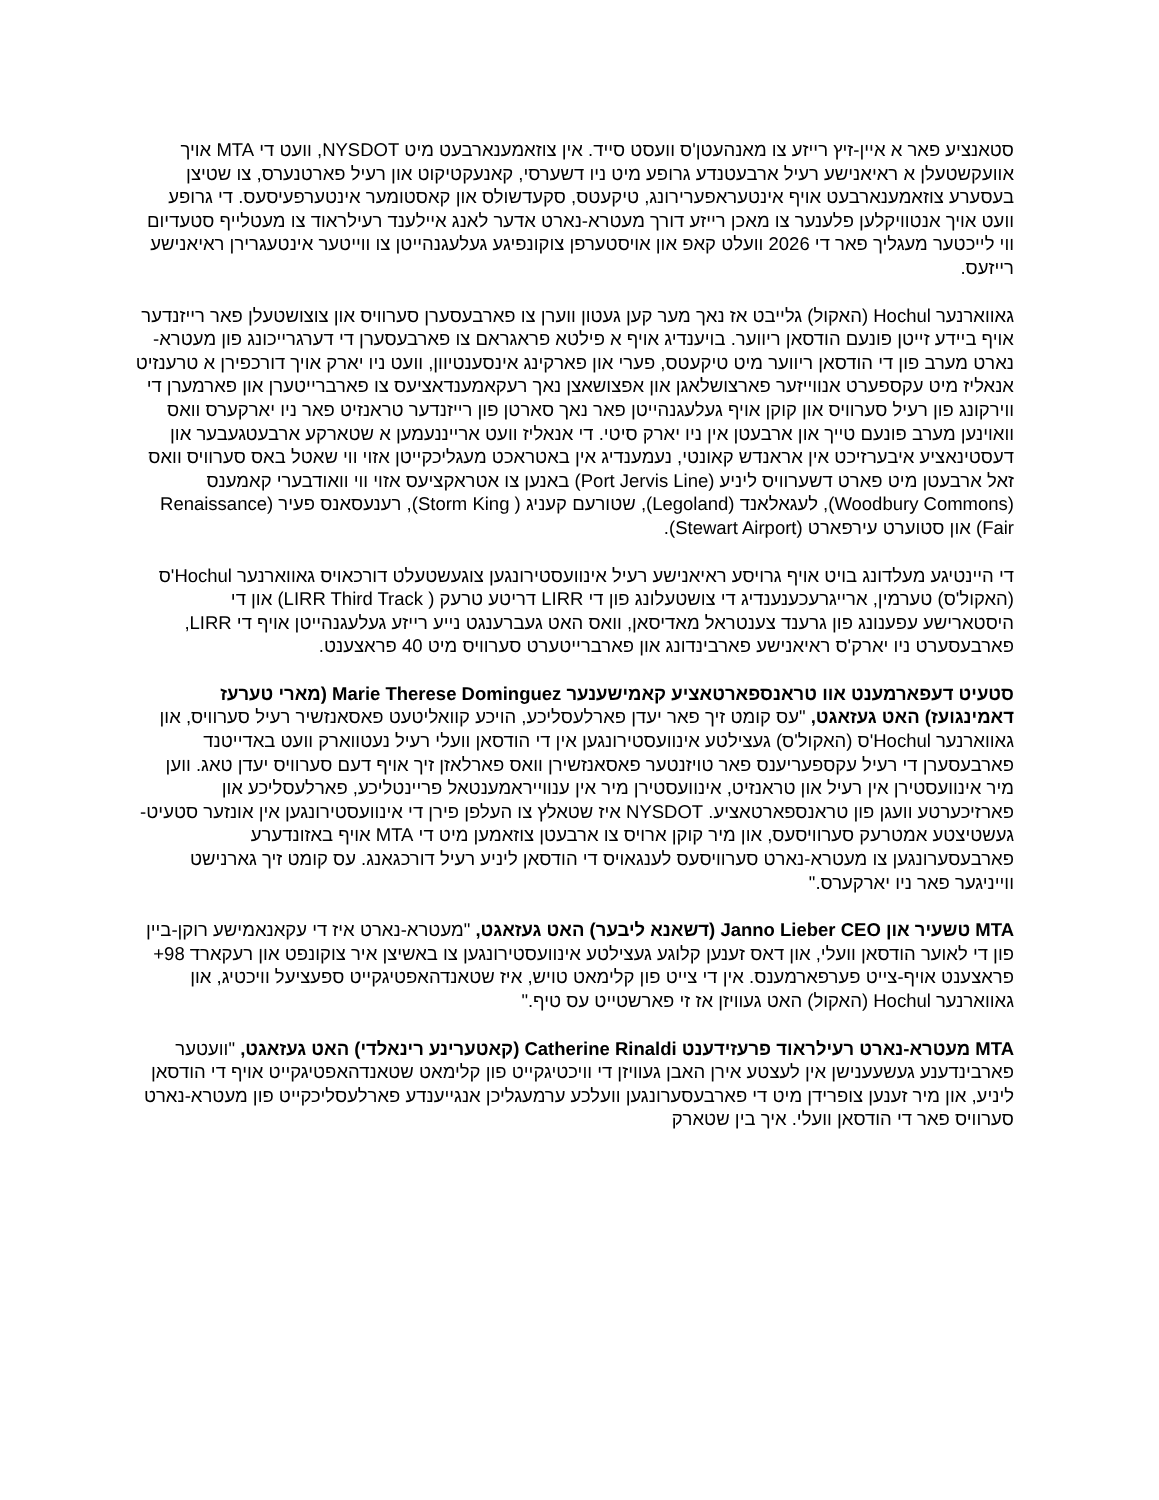סטאנציע פאר א איין-זיץ רייזע צו מאנהעטן'ס וועסט סייד. אין צוזאמענארבעט מיט NYSDOT, וועט די MTA אויך אוועקשטעלן א ראיאנישע רעיל ארבעטנדע גרופע מיט ניו דשערסי, קאנעקטיקוט און רעיל פארטנערס, צו שטיצן בעסערע צוזאמענארבעט אויף אינטעראפערירונג, טיקעטס, סקעדשולס און קאסטומער אינטערפעיסעס. די גרופע וועט אויך אנטוויקלען פלענער צו מאכן רייזע דורך מעטרא-נארט אדער לאנג איילענד רעילראוד צו מעטלייף סטעדיום ווי לייכטער מעגליך פאר די 2026 וועלט קאפ און אויסטערפן צוקונפיגע געלעגנהייטן צו ווייטער אינטעגרירן ראיאנישע רייזעס.
גאווארנער Hochul (האקול) גלייבט אז נאך מער קען געטון ווערן צו פארבעסערן סערוויס און צוצושטעלן פאר רייזנדער אויף ביידע זייטן פונעם הודסאן ריווער. בויענדיג אויף א פילטא פראגראם צו פארבעסערן די דערגרייכונג פון מעטרא-נארט מערב פון די הודסאן ריווער מיט טיקעטס, פערי און פארקינג אינסענטיוון, וועט ניו יארק אויך דורכפירן א טרענזיט אנאליז מיט עקספערט אנווייזער פארצושלאגן און אפצושאצן נאך רעקאמענדאציעס צו פארברייטערן און פארמערן די ווירקונג פון רעיל סערוויס און קוקן אויף געלעגנהייטן פאר נאך סארטן פון רייזנדער טראנזיט פאר ניו יארקערס וואס וואוינען מערב פונעם טייך און ארבעטן אין ניו יארק סיטי. די אנאליז וועט ארייננעמען א שטארקע ארבעטגעבער און דעסטינאציע איבערזיכט אין אראנדש קאונטי, נעמענדיג אין באטראכט מעגליכקייטן אזוי ווי שאטל באס סערוויס וואס זאל ארבעטן מיט פארט דשערוויס ליניע (Port Jervis Line) באנען צו אטראקציעס אזוי ווי וואודבערי קאמענס (Woodbury Commons), לעגאלאנד (Legoland), שטורעם קעניג ( Storm King), רענעסאנס פעיר (Renaissance Fair) און סטוערט עירפארט (Stewart Airport).
די היינטיגע מעלדונג בויט אויף גרויסע ראיאנישע רעיל אינוועסטירונגען צוגעשטעלט דורכאויס גאווארנער Hochul'ס (האקול'ס) טערמין, ארייגרעכענענדיג די צושטעלונג פון די LIRR דריטע טרעק ( LIRR Third Track) און די היסטארישע עפענונג פון גרענד צענטראל מאדיסאן, וואס האט געברענגט נייע רייזע געלעגנהייטן אויף די LIRR, פארבעסערט ניו יארק'ס ראיאנישע פארבינדונג און פארברייטערט סערוויס מיט 40 פראצענט.
סטעיט דעפארמענט אוו טראנספארטאציע קאמישענער Marie Therese Dominguez (מארי טערעז דאמינגועז) האט געזאגט, "עס קומט זיך פאר יעדן פארלעסליכע, הויכע קוואליטעט פאסאנזשיר רעיל סערוויס, און גאווארנער Hochul'ס (האקול'ס) געצילטע אינוועסטירונגען אין די הודסאן וועלי רעיל נעטווארק וועט באדייטנד פארבעסערן די רעיל עקספעריענס פאר טויזנטער פאסאנזשירן וואס פארלאזן זיך אויף דעם סערוויס יעדן טאג. ווען מיר אינוועסטירן אין רעיל און טראנזיט, אינוועסטירן מיר אין ענווייראמענטאל פריינטליכע, פארלעסליכע און פארזיכערטע וועגן פון טראנספארטאציע. NYSDOT איז שטאלץ צו העלפן פירן די אינוועסטירונגען אין אונזער סטעיט-געשטיצטע אמטרעק סערוויסעס, און מיר קוקן ארויס צו ארבעטן צוזאמען מיט די MTA אויף באזונדערע פארבעסערונגען צו מעטרא-נארט סערוויסעס לענגאויס די הודסאן ליניע רעיל דורכגאנג. עס קומט זיך גארנישט ווייניגער פאר ניו יארקערס."
MTA טשעיר און Janno Lieber CEO (דשאנא ליבער) האט געזאגט, "מעטרא-נארט איז די עקאנאמישע רוקן-ביין פון די לאוער הודסאן וועלי, און דאס זענען קלוגע געצילטע אינוועסטירונגען צו באשיצן איר צוקונפט און רעקארד 98+ פראצענט אויף-צייט פערפארמענס. אין די צייט פון קלימאט טויש, איז שטאנדהאפטיגקייט ספעציעל וויכטיג, און גאווארנער Hochul (האקול) האט געוויזן אז זי פארשטייט עס טיף."
MTA מעטרא-נארט רעילראוד פרעזידענט Catherine Rinaldi (קאטערינע רינאלדי) האט געזאגט, "וועטער פארבינדענע געשעענישן אין לעצטע אירן האבן געוויזן די וויכטיגקייט פון קלימאט שטאנדהאפטיגקייט אויף די הודסאן ליניע, און מיר זענען צופרידן מיט די פארבעסערונגען וועלכע ערמעגליכן אנגייענדע פארלעסליכקייט פון מעטרא-נארט סערוויס פאר די הודסאן וועלי. איך בין שטארק